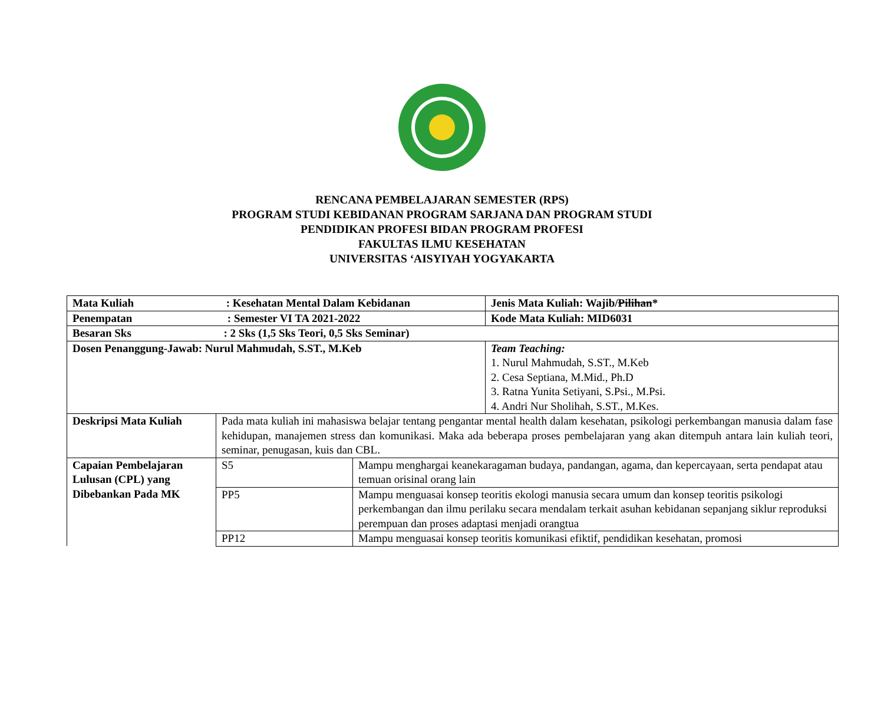RENCANA PEMBELAJARAN SEMESTER (RPS)
PROGRAM STUDI KEBIDANAN PROGRAM SARJANA DAN PROGRAM STUDI
PENDIDIKAN PROFESI BIDAN PROGRAM PROFESI
FAKULTAS ILMU KESEHATAN
UNIVERSITAS ‘AISYIYAH YOGYAKARTA
| Mata Kuliah : Kesehatan Mental Dalam Kebidanan | | | Jenis Mata Kuliah: Wajib/ Pilihan * |
| Penempatan : Semester VI TA 2021-2022 | | | Kode Mata Kuliah: MID6031 |
| Besaran Sks : 2 Sks (1,5 Sks Teori, 0,5 Sks Seminar) | | | |
| Dosen Penanggung-Jawab: Nurul Mahmudah, S.ST., M.Keb | | | Team Teaching: 1. Nurul Mahmudah, S.ST., M.Keb 2. Cesa Septiana, M.Mid., Ph.D 3. Ratna Yunita Setiyani, S.Psi., M.Psi. 4. Andri Nur Sholihah, S.ST., M.Kes. |
| Deskripsi Mata Kuliah | Pada mata kuliah ini mahasiswa belajar tentang pengantar mental health dalam kesehatan, psikologi perkembangan manusia dalam fase kehidupan, manajemen stress dan komunikasi. Maka ada beberapa proses pembelajaran yang akan ditempuh antara lain kuliah teori, seminar, penugasan, kuis dan CBL. | | |
| Capaian Pembelajaran Lulusan (CPL) yang Dibebankan Pada MK | S5 | Mampu menghargai keanekaragaman budaya, pandangan, agama, dan kepercayaan, serta pendapat atau temuan orisinal orang lain | |
| | PP5 | Mampu menguasai konsep teoritis ekologi manusia secara umum dan konsep teoritis psikologi perkembangan dan ilmu perilaku secara mendalam terkait asuhan kebidanan sepanjang siklur reproduksi perempuan dan proses adaptasi menjadi orangtua | |
| | PP12 | Mampu menguasai konsep teoritis komunikasi efiktif, pendidikan kesehatan, promosi | |